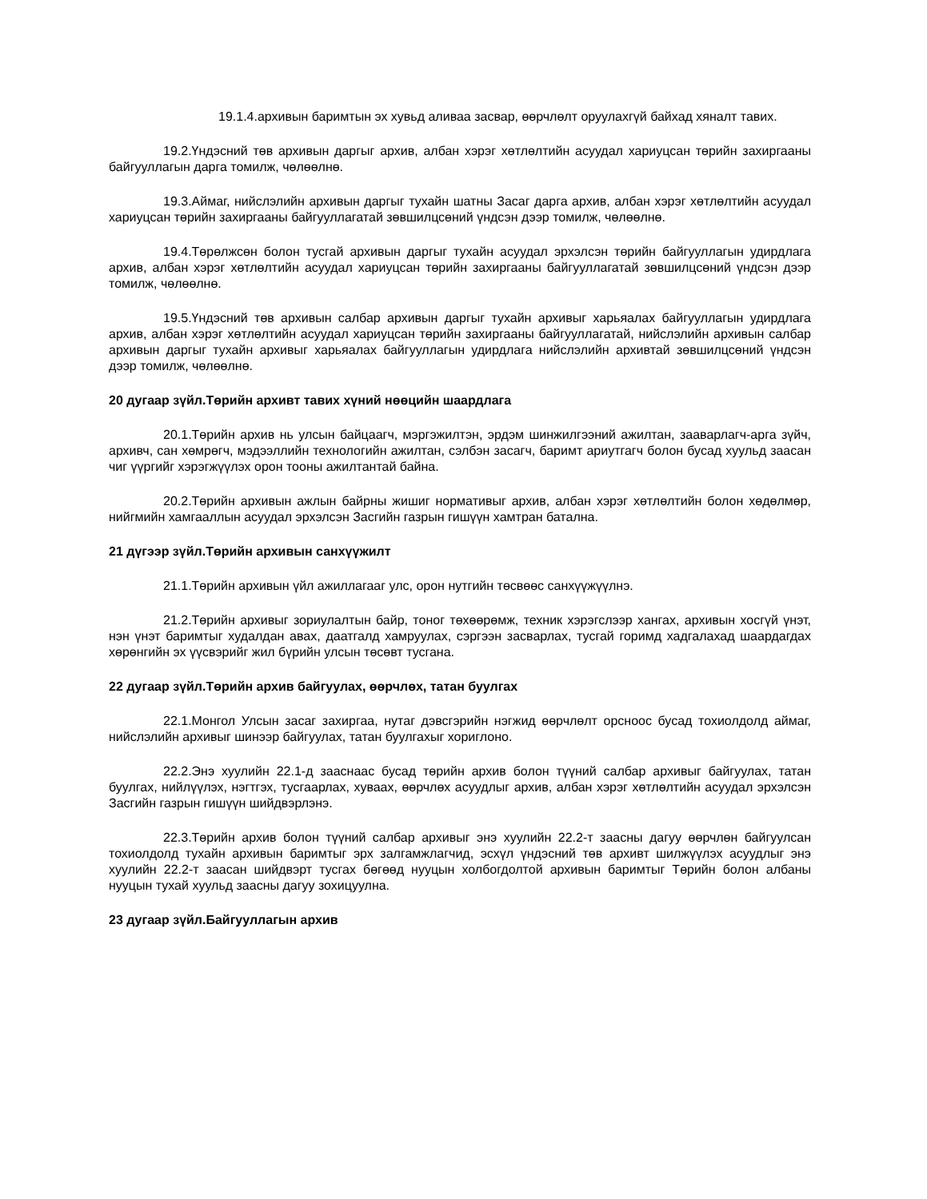19.1.4.архивын баримтын эх хувьд аливаа засвар, өөрчлөлт оруулахгүй байхад хяналт тавих.
19.2.Үндэсний төв архивын даргыг архив, албан хэрэг хөтлөлтийн асуудал хариуцсан төрийн захиргааны байгууллагын дарга томилж, чөлөөлнө.
19.3.Аймаг, нийслэлийн архивын даргыг тухайн шатны Засаг дарга архив, албан хэрэг хөтлөлтийн асуудал хариуцсан төрийн захиргааны байгууллагатай зөвшилцсөний үндсэн дээр томилж, чөлөөлнө.
19.4.Төрөлжсөн болон тусгай архивын даргыг тухайн асуудал эрхэлсэн төрийн байгууллагын удирдлага архив, албан хэрэг хөтлөлтийн асуудал хариуцсан төрийн захиргааны байгууллагатай зөвшилцсөний үндсэн дээр томилж, чөлөөлнө.
19.5.Үндэсний төв архивын салбар архивын даргыг тухайн архивыг харьяалах байгууллагын удирдлага архив, албан хэрэг хөтлөлтийн асуудал хариуцсан төрийн захиргааны байгууллагатай, нийслэлийн архивын салбар архивын даргыг тухайн архивыг харьяалах байгууллагын удирдлага нийслэлийн архивтай зөвшилцсөний үндсэн дээр томилж, чөлөөлнө.
20 дугаар зүйл.Төрийн архивт тавих хүний нөөцийн шаардлага
20.1.Төрийн архив нь улсын байцаагч, мэргэжилтэн, эрдэм шинжилгээний ажилтан, зааварлагч-арга зүйч, архивч, сан хөмрөгч, мэдээллийн технологийн ажилтан, сэлбэн засагч, баримт ариутгагч болон бусад хуульд заасан чиг үүргийг хэрэгжүүлэх орон тооны ажилтантай байна.
20.2.Төрийн архивын ажлын байрны жишиг нормативыг архив, албан хэрэг хөтлөлтийн болон хөдөлмөр, нийгмийн хамгааллын асуудал эрхэлсэн Засгийн газрын гишүүн хамтран батална.
21 дүгээр зүйл.Төрийн архивын санхүүжилт
21.1.Төрийн архивын үйл ажиллагааг улс, орон нутгийн төсвөөс санхүүжүүлнэ.
21.2.Төрийн архивыг зориулалтын байр, тоног төхөөрөмж, техник хэрэгслээр хангах, архивын хосгүй үнэт, нэн үнэт баримтыг худалдан авах, даатгалд хамруулах, сэргээн засварлах, тусгай горимд хадгалахад шаардагдах хөрөнгийн эх үүсвэрийг жил бүрийн улсын төсөвт тусгана.
22 дугаар зүйл.Төрийн архив байгуулах, өөрчлөх, татан буулгах
22.1.Монгол Улсын засаг захиргаа, нутаг дэвсгэрийн нэгжид өөрчлөлт орсноос бусад тохиолдолд аймаг, нийслэлийн архивыг шинээр байгуулах, татан буулгахыг хориглоно.
22.2.Энэ хуулийн 22.1-д зааснаас бусад төрийн архив болон түүний салбар архивыг байгуулах, татан буулгах, нийлүүлэх, нэгтгэх, тусгаарлах, хуваах, өөрчлөх асуудлыг архив, албан хэрэг хөтлөлтийн асуудал эрхэлсэн Засгийн газрын гишүүн шийдвэрлэнэ.
22.3.Төрийн архив болон түүний салбар архивыг энэ хуулийн 22.2-т заасны дагуу өөрчлөн байгуулсан тохиолдолд тухайн архивын баримтыг эрх залгамжлагчид, эсхүл үндэсний төв архивт шилжүүлэх асуудлыг энэ хуулийн 22.2-т заасан шийдвэрт тусгах бөгөөд нууцын холбогдолтой архивын баримтыг Төрийн болон албаны нууцын тухай хуульд заасны дагуу зохицуулна.
23 дугаар зүйл.Байгууллагын архив